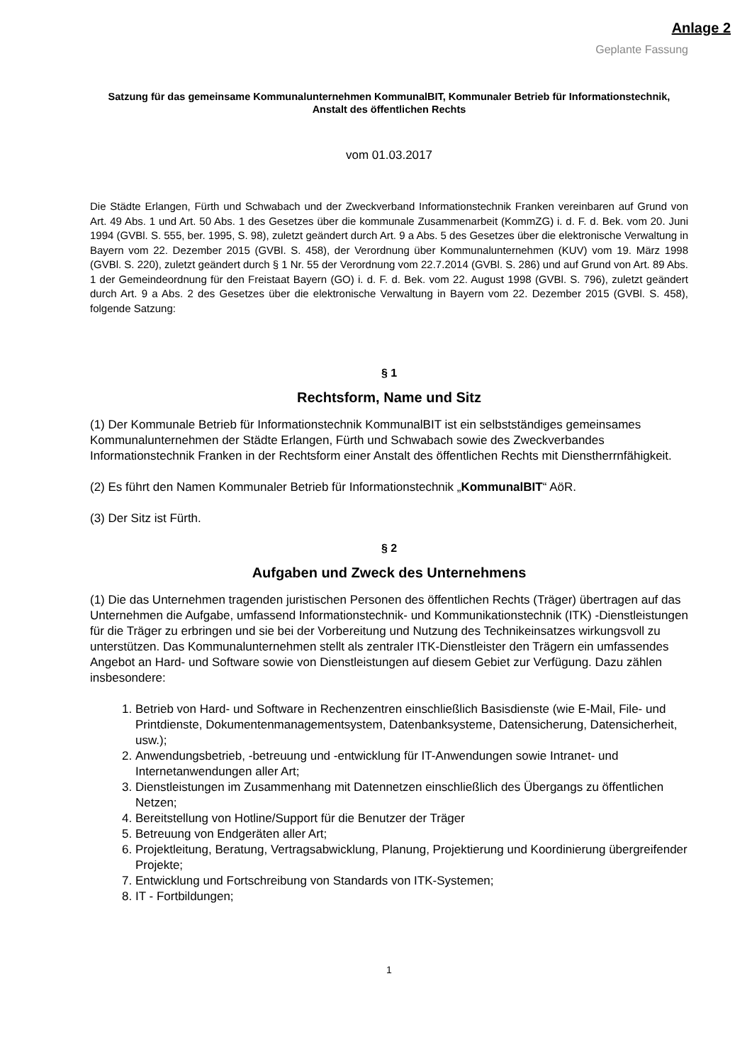Anlage 2
Geplante Fassung
Satzung für das gemeinsame Kommunalunternehmen KommunalBIT, Kommunaler Betrieb für Informationstechnik, Anstalt des öffentlichen Rechts
vom 01.03.2017
Die Städte Erlangen, Fürth und Schwabach und der Zweckverband Informationstechnik Franken vereinbaren auf Grund von Art. 49 Abs. 1 und Art. 50 Abs. 1 des Gesetzes über die kommunale Zusammenarbeit (KommZG) i. d. F. d. Bek. vom 20. Juni 1994 (GVBl. S. 555, ber. 1995, S. 98), zuletzt geändert durch Art. 9 a Abs. 5 des Gesetzes über die elektronische Verwaltung in Bayern vom 22. Dezember 2015 (GVBl. S. 458), der Verordnung über Kommunalunternehmen (KUV) vom 19. März 1998 (GVBl. S. 220), zuletzt geändert durch § 1 Nr. 55 der Verordnung vom 22.7.2014 (GVBl. S. 286) und auf Grund von Art. 89 Abs. 1 der Gemeindeordnung für den Freistaat Bayern (GO) i. d. F. d. Bek. vom 22. August 1998 (GVBl. S. 796), zuletzt geändert durch Art. 9 a Abs. 2 des Gesetzes über die elektronische Verwaltung in Bayern vom 22. Dezember 2015 (GVBl. S. 458), folgende Satzung:
§ 1
Rechtsform, Name und Sitz
(1) Der Kommunale Betrieb für Informationstechnik KommunalBIT ist ein selbstständiges gemeinsames Kommunalunternehmen der Städte Erlangen, Fürth und Schwabach sowie des Zweckverbandes Informationstechnik Franken in der Rechtsform einer Anstalt des öffentlichen Rechts mit Dienstherrnfähigkeit.
(2) Es führt den Namen Kommunaler Betrieb für Informationstechnik „KommunalBIT“ AöR.
(3) Der Sitz ist Fürth.
§ 2
Aufgaben und Zweck des Unternehmens
(1) Die das Unternehmen tragenden juristischen Personen des öffentlichen Rechts (Träger) übertragen auf das Unternehmen die Aufgabe, umfassend Informationstechnik- und Kommunikationstechnik (ITK) -Dienstleistungen für die Träger zu erbringen und sie bei der Vorbereitung und Nutzung des Technikeinsatzes wirkungsvoll zu unterstützen. Das Kommunalunternehmen stellt als zentraler ITK-Dienstleister den Trägern ein umfassendes Angebot an Hard- und Software sowie von Dienstleistungen auf diesem Gebiet zur Verfügung. Dazu zählen insbesondere:
1. Betrieb von Hard- und Software in Rechenzentren einschließlich Basisdienste (wie E-Mail, File- und Printdienste, Dokumentenmanagementsystem, Datenbanksysteme, Datensicherung, Datensicherheit, usw.);
2. Anwendungsbetrieb, -betreuung und -entwicklung für IT-Anwendungen sowie Intranet- und Internetanwendungen aller Art;
3. Dienstleistungen im Zusammenhang mit Datennetzen einschließlich des Übergangs zu öffentlichen Netzen;
4. Bereitstellung von Hotline/Support für die Benutzer der Träger
5. Betreuung von Endgeräten aller Art;
6. Projektleitung, Beratung, Vertragsabwicklung, Planung, Projektierung und Koordinierung übergreifender Projekte;
7. Entwicklung und Fortschreibung von Standards von ITK-Systemen;
8. IT - Fortbildungen;
1